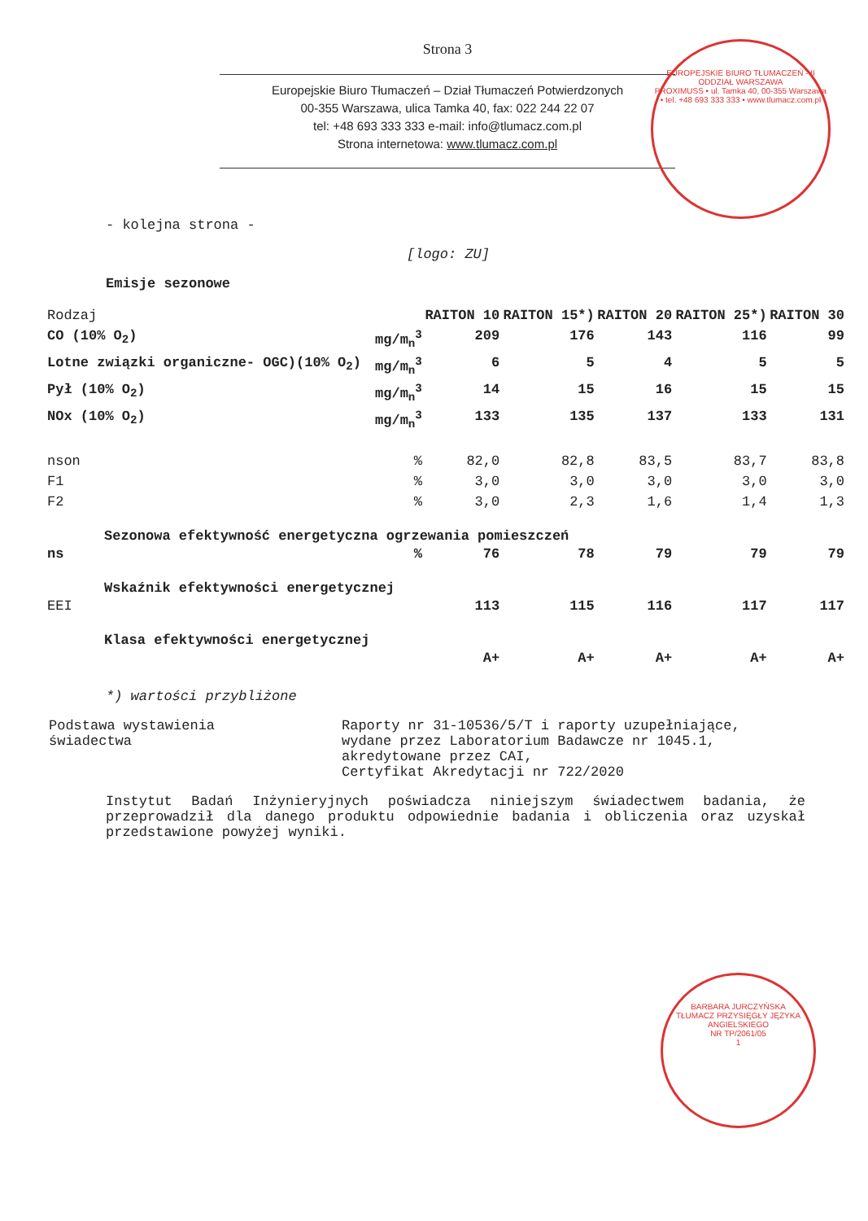Strona 3
Europejskie Biuro Tłumaczeń – Dział Tłumaczeń Potwierdzonych
00-355 Warszawa, ulica Tamka 40, fax: 022 244 22 07
tel: +48 693 333 333 e-mail: info@tlumacz.com.pl
Strona internetowa: www.tlumacz.com.pl
EUROPEJSKIE BIURO TŁUMACZEŃ - II ODDZIAŁ WARSZAWA
PROXIMUSS • ul. Tamka 40, 00-355 Warszawa • tel. +48 693 333 333 • www.tlumacz.com.pl
- kolejna strona -
[logo: ZU]
Emisje sezonowe
| Rodzaj | | RAITON 10 | RAITON 15*) | RAITON 20 | RAITON 25*) | RAITON 30 |
| CO (10% O<sub>2</sub>) | mg/m<sub>n</sub><sup>3</sup> | 209 | 176 | 143 | 116 | 99 |
| Lotne związki organiczne- OGC)(10% O<sub>2</sub>) | mg/m<sub>n</sub><sup>3</sup> | 6 | 5 | 4 | 5 | 5 |
| Pył (10% O<sub>2</sub>) | mg/m<sub>n</sub><sup>3</sup> | 14 | 15 | 16 | 15 | 15 |
| NOx (10% O<sub>2</sub>) | mg/m<sub>n</sub><sup>3</sup> | 133 | 135 | 137 | 133 | 131 |
| nson | % | 82,0 | 82,8 | 83,5 | 83,7 | 83,8 |
| F1 | % | 3,0 | 3,0 | 3,0 | 3,0 | 3,0 |
| F2 | % | 3,0 | 2,3 | 1,6 | 1,4 | 1,3 |
| Sezonowa efektywność energetyczna ogrzewania pomieszczeń | | | | | | |
| ns | % | 76 | 78 | 79 | 79 | 79 |
| Wskaźnik efektywności energetycznej | | | | | | |
| EEI | | 113 | 115 | 116 | 117 | 117 |
| Klasa efektywności energetycznej | | | | | | |
| | | A+ | A+ | A+ | A+ | A+ |
*) wartości przybliżone
Podstawa wystawienia
świadectwa
Raporty nr 31-10536/5/T i raporty uzupełniające,
wydane przez Laboratorium Badawcze nr 1045.1,
akredytowane przez CAI,
Certyfikat Akredytacji nr 722/2020
Instytut Badań Inżynieryjnych poświadcza niniejszym świadectwem badania, że przeprowadził dla danego produktu odpowiednie badania i obliczenia oraz uzyskał przedstawione powyżej wyniki.
BARBARA JURCZYŃSKA
TŁUMACZ PRZYSIĘGŁY JĘZYKA ANGIELSKIEGO
NR TP/2061/05
1